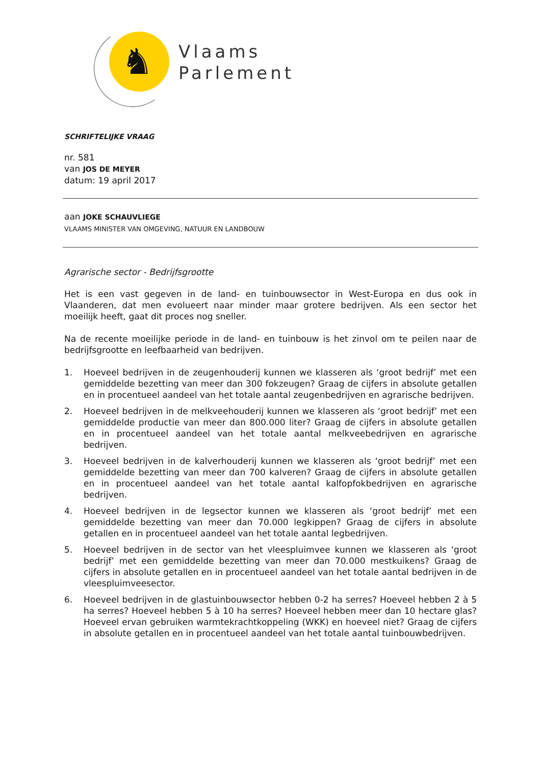♞
Vlaams
Parlement
SCHRIFTELIJKE VRAAG
nr. 581
van JOS DE MEYER
datum: 19 april 2017
aan JOKE SCHAUVLIEGE
VLAAMS MINISTER VAN OMGEVING, NATUUR EN LANDBOUW
Agrarische sector - Bedrijfsgrootte
Het is een vast gegeven in de land- en tuinbouwsector in West-Europa en dus ook in Vlaanderen, dat men evolueert naar minder maar grotere bedrijven. Als een sector het moeilijk heeft, gaat dit proces nog sneller.
Na de recente moeilijke periode in de land- en tuinbouw is het zinvol om te peilen naar de bedrijfsgrootte en leefbaarheid van bedrijven.
1. Hoeveel bedrijven in de zeugenhouderij kunnen we klasseren als ‘groot bedrijf’ met een gemiddelde bezetting van meer dan 300 fokzeugen? Graag de cijfers in absolute getallen en in procentueel aandeel van het totale aantal zeugenbedrijven en agrarische bedrijven.
2. Hoeveel bedrijven in de melkveehouderij kunnen we klasseren als ‘groot bedrijf’ met een gemiddelde productie van meer dan 800.000 liter? Graag de cijfers in absolute getallen en in procentueel aandeel van het totale aantal melkveebedrijven en agrarische bedrijven.
3. Hoeveel bedrijven in de kalverhouderij kunnen we klasseren als ‘groot bedrijf’ met een gemiddelde bezetting van meer dan 700 kalveren? Graag de cijfers in absolute getallen en in procentueel aandeel van het totale aantal kalfopfokbedrijven en agrarische bedrijven.
4. Hoeveel bedrijven in de legsector kunnen we klasseren als ‘groot bedrijf’ met een gemiddelde bezetting van meer dan 70.000 legkippen? Graag de cijfers in absolute getallen en in procentueel aandeel van het totale aantal legbedrijven.
5. Hoeveel bedrijven in de sector van het vleespluimvee kunnen we klasseren als ‘groot bedrijf’ met een gemiddelde bezetting van meer dan 70.000 mestkuikens? Graag de cijfers in absolute getallen en in procentueel aandeel van het totale aantal bedrijven in de vleespluimveesector.
6. Hoeveel bedrijven in de glastuinbouwsector hebben 0-2 ha serres? Hoeveel hebben 2 à 5 ha serres? Hoeveel hebben 5 à 10 ha serres? Hoeveel hebben meer dan 10 hectare glas? Hoeveel ervan gebruiken warmtekrachtkoppeling (WKK) en hoeveel niet? Graag de cijfers in absolute getallen en in procentueel aandeel van het totale aantal tuinbouwbedrijven.